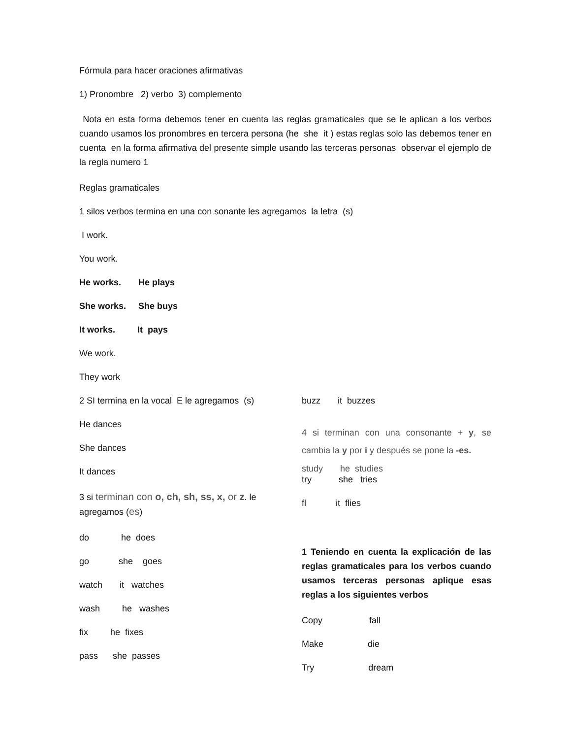Fórmula para hacer oraciones afirmativas
1) Pronombre 2) verbo 3) complemento
Nota en esta forma debemos tener en cuenta las reglas gramaticales que se le aplican a los verbos cuando usamos los pronombres en tercera persona (he she it ) estas reglas solo las debemos tener en cuenta en la forma afirmativa del presente simple usando las terceras personas observar el ejemplo de la regla numero 1
Reglas gramaticales
1 silos verbos termina en una con sonante les agregamos la letra (s)
I work.
You work.
He works. He plays
She works. She buys
It works. It pays
We work.
They work
2 SI termina en la vocal E le agregamos (s)
He dances
She dances
It dances
3 si terminan con o, ch, sh, ss, x, or z. le agregamos (es)
do he does
go she goes
watch it watches
wash he washes
fix he fixes
pass she passes
buzz it buzzes
4 si terminan con una consonante + y, se cambia la y por i y después se pone la -es.
study he studies
try she tries
fl it flies
1 Teniendo en cuenta la explicación de las reglas gramaticales para los verbos cuando usamos terceras personas aplique esas reglas a los siguientes verbos
Copy fall
Make die
Try dream